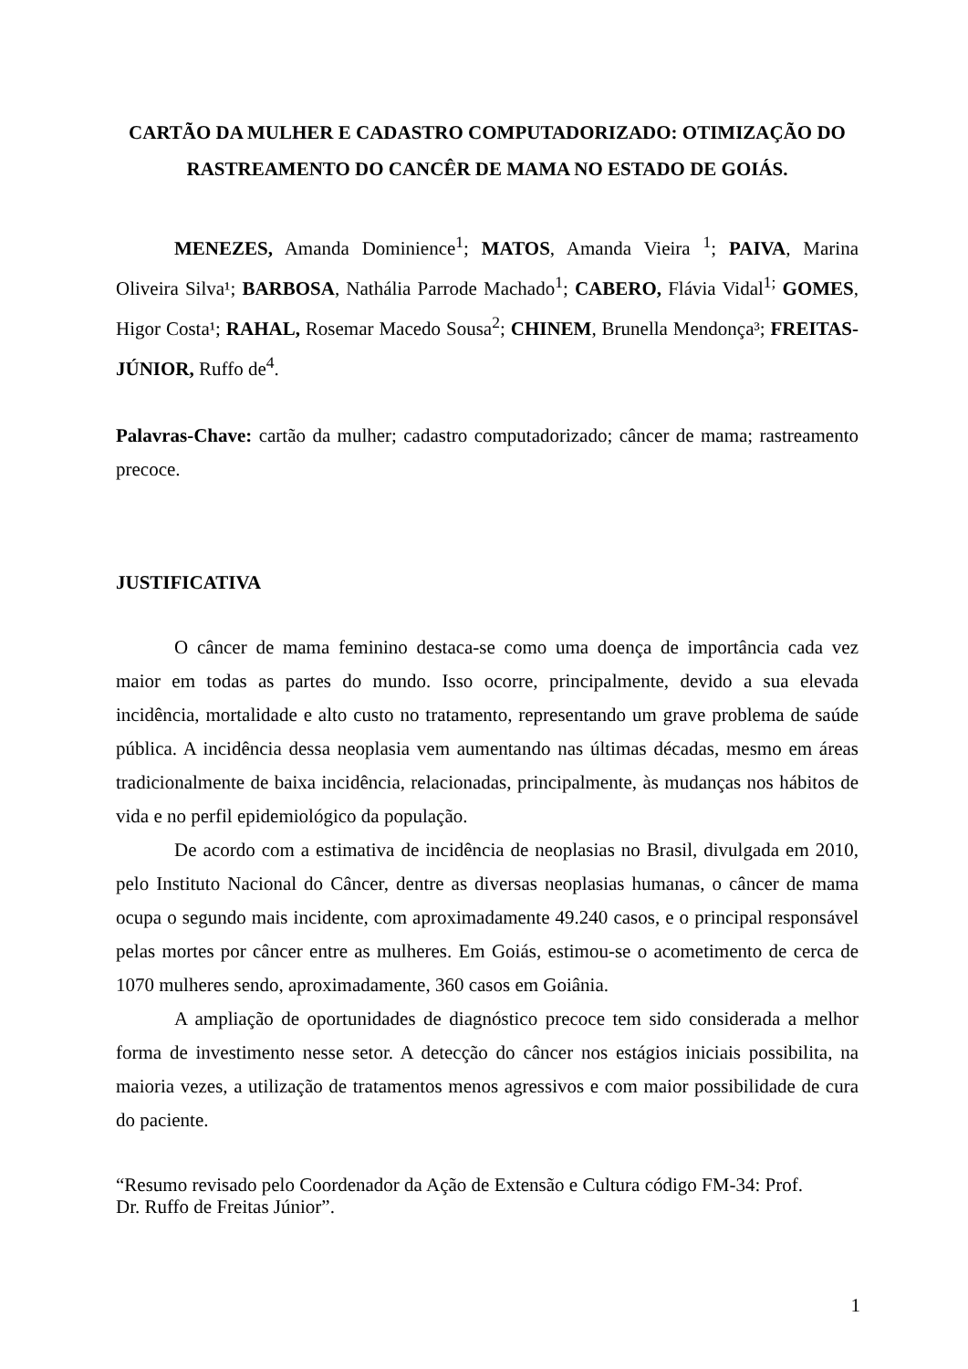CARTÃO DA MULHER E CADASTRO COMPUTADORIZADO: OTIMIZAÇÃO DO RASTREAMENTO DO CANCÊR DE MAMA NO ESTADO DE GOIÁS.
MENEZES, Amanda Dominience<sup>1</sup>; MATOS, Amanda Vieira <sup>1</sup>; PAIVA, Marina Oliveira Silva¹; BARBOSA, Nathália Parrode Machado<sup>1</sup>; CABERO, Flávia Vidal<sup>1;</sup> GOMES, Higor Costa¹; RAHAL, Rosemar Macedo Sousa<sup>2</sup>; CHINEM, Brunella Mendonça³; FREITAS-JÚNIOR, Ruffo de<sup>4</sup>.
Palavras-Chave: cartão da mulher; cadastro computadorizado; câncer de mama; rastreamento precoce.
JUSTIFICATIVA
O câncer de mama feminino destaca-se como uma doença de importância cada vez maior em todas as partes do mundo. Isso ocorre, principalmente, devido a sua elevada incidência, mortalidade e alto custo no tratamento, representando um grave problema de saúde pública. A incidência dessa neoplasia vem aumentando nas últimas décadas, mesmo em áreas tradicionalmente de baixa incidência, relacionadas, principalmente, às mudanças nos hábitos de vida e no perfil epidemiológico da população.
De acordo com a estimativa de incidência de neoplasias no Brasil, divulgada em 2010, pelo Instituto Nacional do Câncer, dentre as diversas neoplasias humanas, o câncer de mama ocupa o segundo mais incidente, com aproximadamente 49.240 casos, e o principal responsável pelas mortes por câncer entre as mulheres. Em Goiás, estimou-se o acometimento de cerca de 1070 mulheres sendo, aproximadamente, 360 casos em Goiânia.
A ampliação de oportunidades de diagnóstico precoce tem sido considerada a melhor forma de investimento nesse setor. A detecção do câncer nos estágios iniciais possibilita, na maioria vezes, a utilização de tratamentos menos agressivos e com maior possibilidade de cura do paciente.
“Resumo revisado pelo Coordenador da Ação de Extensão e Cultura código FM-34: Prof.
Dr. Ruffo de Freitas Júnior”.
1